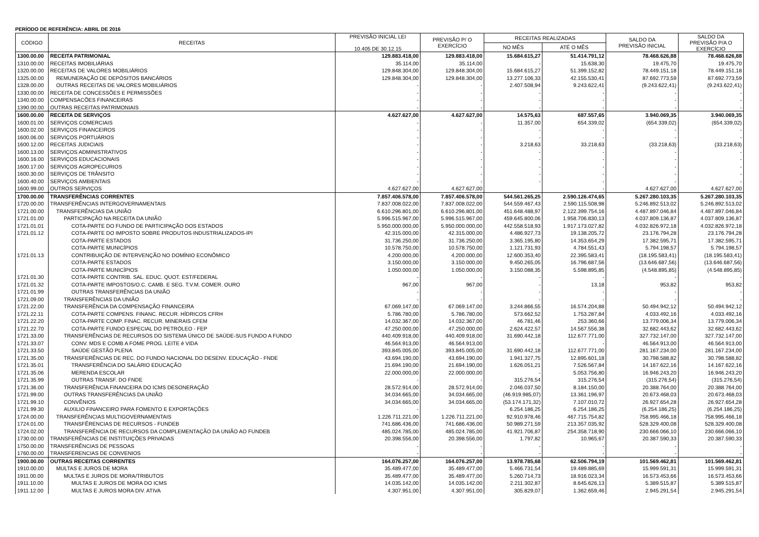PERÍODO DE REFERÊNCIA: ABRIL DE 2016
| CÓDIGO | RECEITAS | PREVISÃO INICIAL LEI 10.405 DE 30.12.15 | PREVISÃO P/ O EXERCÍCIO | RECEITAS REALIZADAS | | SALDO DA PREVISÃO INICIAL | SALDO DA PREVISÃO P/A O EXERCÍCIO |
| --- | --- | --- | --- | --- | --- | --- | --- |
| | | | | NO MÊS | ATÉ O MÊS | | |
| 1300.00.00 | RECEITA PATRIMONIAL | 129.883.418,00 | 129.883.418,00 | 15.684.615,27 | 51.414.791,12 | 78.468.626,88 | 78.468.626,88 |
| 1310.00.00 | RECEITAS IMOBILIÁRIAS | 35.114,00 | 35.114,00 | - | 15.638,30 | 19.475,70 | 19.475,70 |
| 1320.00.00 | RECEITAS DE VALORES MOBILIÁRIOS | 129.848.304,00 | 129.848.304,00 | 15.684.615,27 | 51.399.152,82 | 78.449.151,18 | 78.449.151,18 |
| 1325.00.00 | REMUNERAÇÃO DE DEPÓSITOS BANCÁRIOS | 129.848.304,00 | 129.848.304,00 | 13.277.106,33 | 42.155.530,41 | 87.692.773,59 | 87.692.773,59 |
| 1328.00.00 | OUTRAS RECEITAS DE VALORES MOBILIÁRIOS | - | - | 2.407.508,94 | 9.243.622,41 | (9.243.622,41) | (9.243.622,41) |
| 1330.00.00 | RECEITA DE CONCESSÕES E PERMISSÕES | - | - | - | - | - | - |
| 1340.00.00 | COMPENSACÕES FINANCEIRAS | - | - | - | - | - | - |
| 1390.00.00 | OUTRAS RECEITAS PATRIMONIAIS | - | - | - | - | - | - |
| 1600.00.00 | RECEITA DE SERVIÇOS | 4.627.627,00 | 4.627.627,00 | 14.575,63 | 687.557,65 | 3.940.069,35 | 3.940.069,35 |
| 1600.01.00 | SERVIÇOS COMERCIAIS | - | - | 11.357,00 | 654.339,02 | (654.339,02) | (654.339,02) |
| 1600.02.00 | SERVIÇOS FINANCEIROS | - | - | - | - | - | - |
| 1600.06.00 | SERVIÇOS PORTUÁRIOS | - | - | - | - | - | - |
| 1600.12.00 | RECEITAS JUDICIAIS | - | - | 3.218,63 | 33.218,63 | (33.218,63) | (33.218,63) |
| 1600.13.00 | SERVIÇOS ADMINISTRATIVOS | - | - | - | - | - | - |
| 1600.16.00 | SERVIÇOS EDUCACIONAIS | - | - | - | - | - | - |
| 1600.17.00 | SERVIÇOS AGROPECURIOS | - | - | - | - | - | - |
| 1600.30.00 | SERVIÇOS DE TRÂNSITO | - | - | - | - | - | - |
| 1600.40.00 | SERVIÇOS AMBIENTAIS | - | - | - | - | - | - |
| 1600.99.00 | OUTROS SERVIÇOS | 4.627.627,00 | 4.627.627,00 | | - | 4.627.627,00 | 4.627.627,00 |
| 1700.00.00 | TRANSFERÊNCIAS CORRENTES | 7.857.406.578,00 | 7.857.406.578,00 | 544.561.265,25 | 2.590.126.474,65 | 5.267.280.103,35 | 5.267.280.103,35 |
| 1720.00.00 | TRANSFERÊNCIAS INTERGOVERNAMENTAIS | 7.837.008.022,00 | 7.837.008.022,00 | 544.559.467,43 | 2.590.115.508,98 | 5.246.892.513,02 | 5.246.892.513,02 |
| 1721.00.00 | TRANSFERÊNCIAS DA UNIÃO | 6.610.296.801,00 | 6.610.296.801,00 | 451.648.488,97 | 2.122.399.754,16 | 4.487.897.046,84 | 4.487.897.046,84 |
| 1721.01.00 | PARTICIPAÇÃO NA RECEITA DA UNIÃO | 5.996.515.967,00 | 5.996.515.967,00 | 459.645.800,06 | 1.958.706.830,13 | 4.037.809.136,87 | 4.037.809.136,87 |
| 1721.01.01 | COTA-PARTE DO FUNDO DE PARTICIPAÇÃO DOS ESTADOS | 5.950.000.000,00 | 5.950.000.000,00 | 442.558.518,93 | 1.917.173.027,82 | 4.032.826.972,18 | 4.032.826.972,18 |
| 1721.01.12 | COTA-PARTE DO IMPOSTO SOBRE PRODUTOS INDUSTRIALIZADOS-IPI | 42.315.000,00 | 42.315.000,00 | 4.486.927,73 | 19.138.205,72 | 23.176.794,28 | 23.176.794,28 |
| | COTA-PARTE ESTADOS | 31.736.250,00 | 31.736.250,00 | 3.365.195,80 | 14.353.654,29 | 17.382.595,71 | 17.382.595,71 |
| | COTA-PARTE MUNICÍPIOS | 10.578.750,00 | 10.578.750,00 | 1.121.731,93 | 4.784.551,43 | 5.794.198,57 | 5.794.198,57 |
| 1721.01.13 | CONTRIBUIÇÃO DE INTERVENÇÃO NO DOMÍNIO ECONÔMICO | 4.200.000,00 | 4.200.000,00 | 12.600.353,40 | 22.395.583,41 | (18.195.583,41) | (18.195.583,41) |
| | COTA-PARTE ESTADOS | 3.150.000,00 | 3.150.000,00 | 9.450.265,05 | 16.796.687,56 | (13.646.687,56) | (13.646.687,56) |
| | COTA-PARTE MUNICÍPIOS | 1.050.000,00 | 1.050.000,00 | 3.150.088,35 | 5.598.895,85 | (4.548.895,85) | (4.548.895,85) |
| 1721.01.30 | COTA-PARTE CONTRIB. SAL. EDUC. QUOT. EST/FEDERAL | - | - | - | - | - | - |
| 1721.01.32 | COTA-PARTE IMPOSTOS/O.C. CAMB. E SEG. T.V.M. COMER. OURO | 967,00 | 967,00 | - | 13,18 | 953,82 | 953,82 |
| 1721.01.99 | OUTRAS TRANSFERÊNCIAS DA UNIÃO | - | - | - | - | - | - |
| 1721.09.00 | TRANSFERÊNCIAS DA UNIÃO | - | - | - | - | - | - |
| 1721.22.00 | TRANSFERÊNCIA DA COMPENSAÇÃO FINANCEIRA | 67.069.147,00 | 67.069.147,00 | 3.244.866,55 | 16.574.204,88 | 50.494.942,12 | 50.494.942,12 |
| 1721.22.11 | COTA-PARTE COMPENS. FINANC. RECUR. HÍDRICOS CFRH | 5.786.780,00 | 5.786.780,00 | 573.662,52 | 1.753.287,84 | 4.033.492,16 | 4.033.492,16 |
| 1721.22.20 | COTA-PARTE COMP. FINAC. RECUR. MINERAIS CFEM | 14.032.367,00 | 14.032.367,00 | 46.781,46 | 253.360,66 | 13.779.006,34 | 13.779.006,34 |
| 1721.22.70 | COTA-PARTE FUNDO ESPECIAL DO PETRÓLEO - FEP | 47.250.000,00 | 47.250.000,00 | 2.624.422,57 | 14.567.556,38 | 32.682.443,62 | 32.682.443,62 |
| 1721.33.00 | TRANSFERÊNCIAS DE RECURSOS DO SISTEMA ÚNICO DE SAÚDE-SUS FUNDO A FUNDO | 440.409.918,00 | 440.409.918,00 | 31.690.442,18 | 112.677.771,00 | 327.732.147,00 | 327.732.147,00 |
| 1721.33.07 | CONV. MDS E COMB A FOME PROG. LEITE é VIDA | 46.564.913,00 | 46.564.913,00 | - | - | 46.564.913,00 | 46.564.913,00 |
| 1721.33.50 | SAÚDE GESTÃO PLENA | 393.845.005,00 | 393.845.005,00 | 31.690.442,18 | 112.677.771,00 | 281.167.234,00 | 281.167.234,00 |
| 1721.35.00 | TRANSFERÊNCIAS DE REC. DO FUNDO NACIONAL DO DESENV. EDUCAÇÃO - FNDE | 43.694.190,00 | 43.694.190,00 | 1.941.327,75 | 12.895.601,18 | 30.798.588,82 | 30.798.588,82 |
| 1721.35.01 | TRANSFERÊNCIA DO SALÁRIO EDUCAÇÃO | 21.694.190,00 | 21.694.190,00 | 1.626.051,21 | 7.526.567,84 | 14.167.622,16 | 14.167.622,16 |
| 1721.35.06 | MERENDA ESCOLAR | 22.000.000,00 | 22.000.000,00 | - | 5.053.756,80 | 16.946.243,20 | 16.946.243,20 |
| 1721.35.99 | OUTRAS TRANSF. DO FNDE | - | - | 315.276,54 | 315.276,54 | (315.276,54) | (315.276,54) |
| 1721.36.00 | TRANSFERÊNCIA FINANCEIRA DO ICMS DESONERAÇÃO | 28.572.914,00 | 28.572.914,00 | 2.046.037,50 | 8.184.150,00 | 20.388.764,00 | 20.388.764,00 |
| 1721.99.00 | OUTRAS TRANSFERÊNCIAS DA UNIÃO | 34.034.665,00 | 34.034.665,00 | (46.919.985,07) | 13.361.196,97 | 20.673.468,03 | 20.673.468,03 |
| 1721.99.10 | CONVÊNIOS | 34.034.665,00 | 34.034.665,00 | (53.174.171,32) | 7.107.010,72 | 26.927.654,28 | 26.927.654,28 |
| 1721.99.30 | AUXILIO FINANCEIRO PARA FOMENTO E EXPORTAÇÕES | - | - | 6.254.186,25 | 6.254.186,25 | (6.254.186,25) | (6.254.186,25) |
| 1724.00.00 | TRANSFERÊNCIAS MULTIGOVERNAMENTAIS | 1.226.711.221,00 | 1.226.711.221,00 | 92.910.978,46 | 467.715.754,82 | 758.995.466,18 | 758.995.466,18 |
| 1724.01.00 | TRANSFÊRENCIAS DE RECURSOS - FUNDEB | 741.686.436,00 | 741.686.436,00 | 50.989.271,59 | 213.357.035,92 | 528.329.400,08 | 528.329.400,08 |
| 1724.02.00 | TRANSFERÊNCIA DE RECURSOS DA COMPLEMENTAÇÃO DA UNIÃO AO FUNDEB | 485.024.785,00 | 485.024.785,00 | 41.921.706,87 | 254.358.718,90 | 230.666.066,10 | 230.666.066,10 |
| 1730.00.00 | TRANSFERÊNCIAS DE INSTITUIÇÕES PRIVADAS | 20.398.556,00 | 20.398.556,00 | 1.797,82 | 10.965,67 | 20.387.590,33 | 20.387.590,33 |
| 1750.00.00 | TRANSFERÊNCIAS DE PESSOAS | - | - | - | - | - | - |
| 1760.00.00 | TRANSFERENCIAS DE CONVENIOS | - | - | - | - | - | - |
| 1900.00.00 | OUTRAS RECEITAS CORRENTES | 164.076.257,00 | 164.076.257,00 | 13.978.785,68 | 62.506.794,19 | 101.569.462,81 | 101.569.462,81 |
| 1910.00.00 | MULTAS E JUROS DE MORA | 35.489.477,00 | 35.489.477,00 | 5.466.731,54 | 19.489.885,69 | 15.999.591,31 | 15.999.591,31 |
| 1911.00.00 | MULTAS E JUROS DE MORA/TRIBUTOS | 35.489.477,00 | 35.489.477,00 | 5.260.714,73 | 18.916.023,34 | 16.573.453,66 | 16.573.453,66 |
| 1911.10.00 | MULTAS E JUROS DE MORA DO ICMS | 14.035.142,00 | 14.035.142,00 | 2.211.302,87 | 8.645.626,13 | 5.389.515,87 | 5.389.515,87 |
| 1911.12.00 | MULTAS E JUROS MORA DIV. ATIVA | 4.307.951,00 | 4.307.951,00 | 305.829,07 | 1.362.659,46 | 2.945.291,54 | 2.945.291,54 |